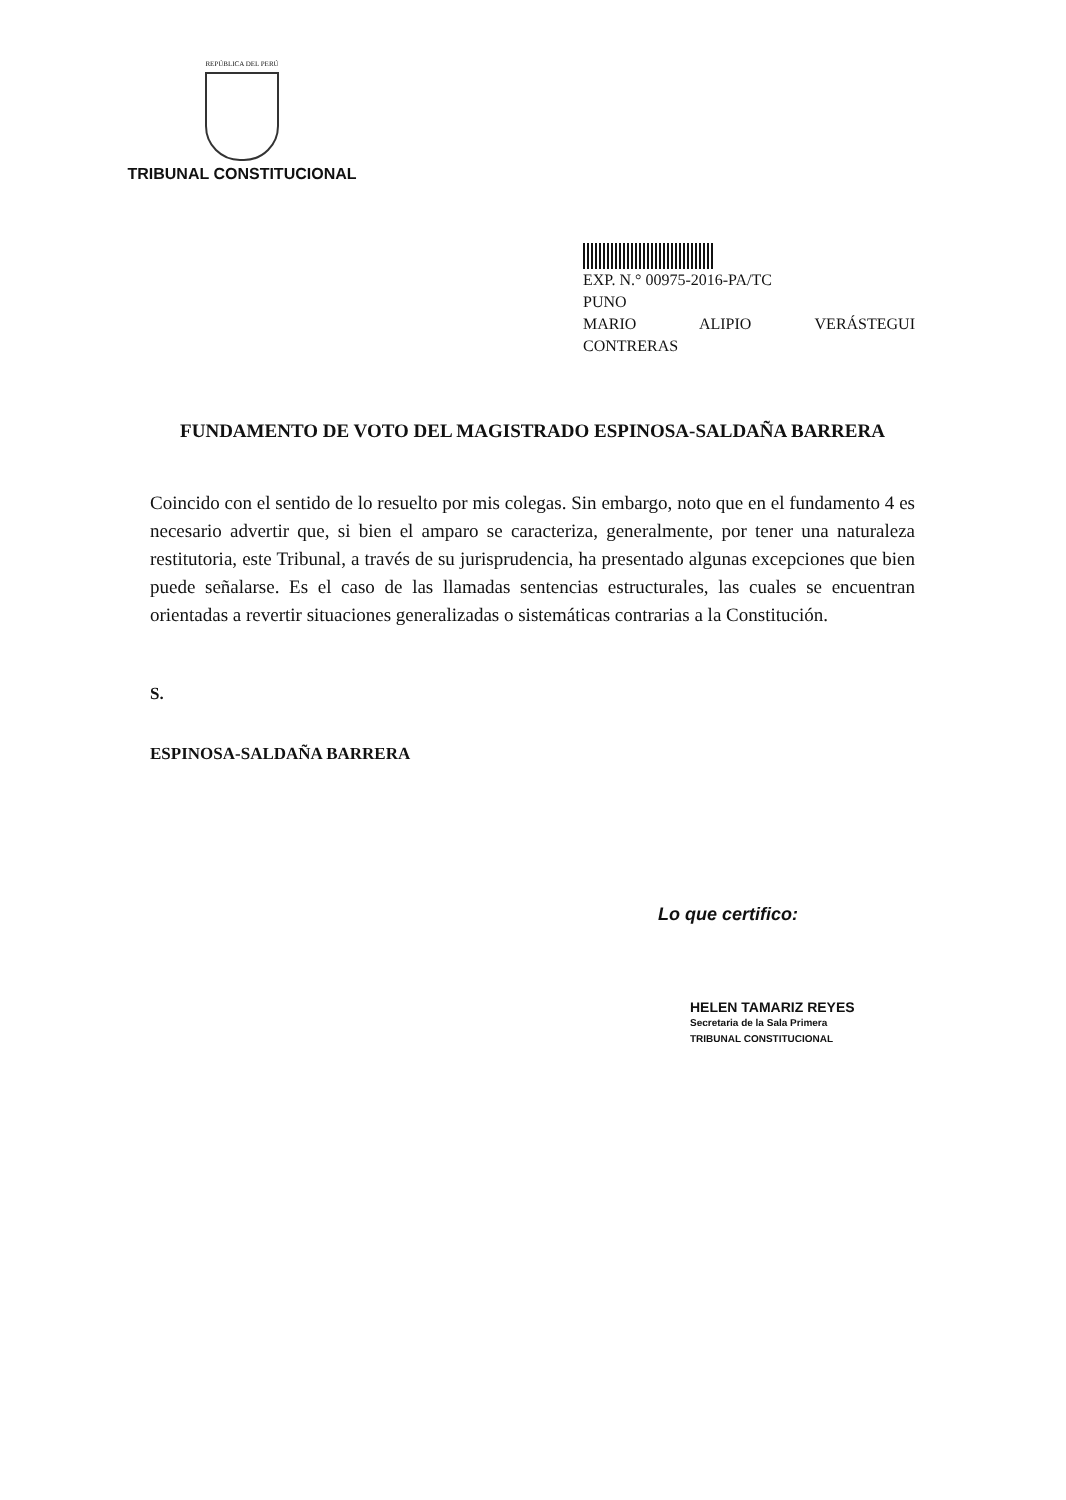REPÚBLICA DEL PERÚ
TRIBUNAL CONSTITUCIONAL
EXP. N.° 00975-2016-PA/TC
PUNO
MARIO ALIPIO VERÁSTEGUI
CONTRERAS
FUNDAMENTO DE VOTO DEL MAGISTRADO ESPINOSA-SALDAÑA BARRERA
Coincido con el sentido de lo resuelto por mis colegas. Sin embargo, noto que en el fundamento 4 es necesario advertir que, si bien el amparo se caracteriza, generalmente, por tener una naturaleza restitutoria, este Tribunal, a través de su jurisprudencia, ha presentado algunas excepciones que bien puede señalarse. Es el caso de las llamadas sentencias estructurales, las cuales se encuentran orientadas a revertir situaciones generalizadas o sistemáticas contrarias a la Constitución.
S.
ESPINOSA-SALDAÑA BARRERA
Lo que certifico:
HELEN TAMARIZ REYES
Secretaria de la Sala Primera
TRIBUNAL CONSTITUCIONAL